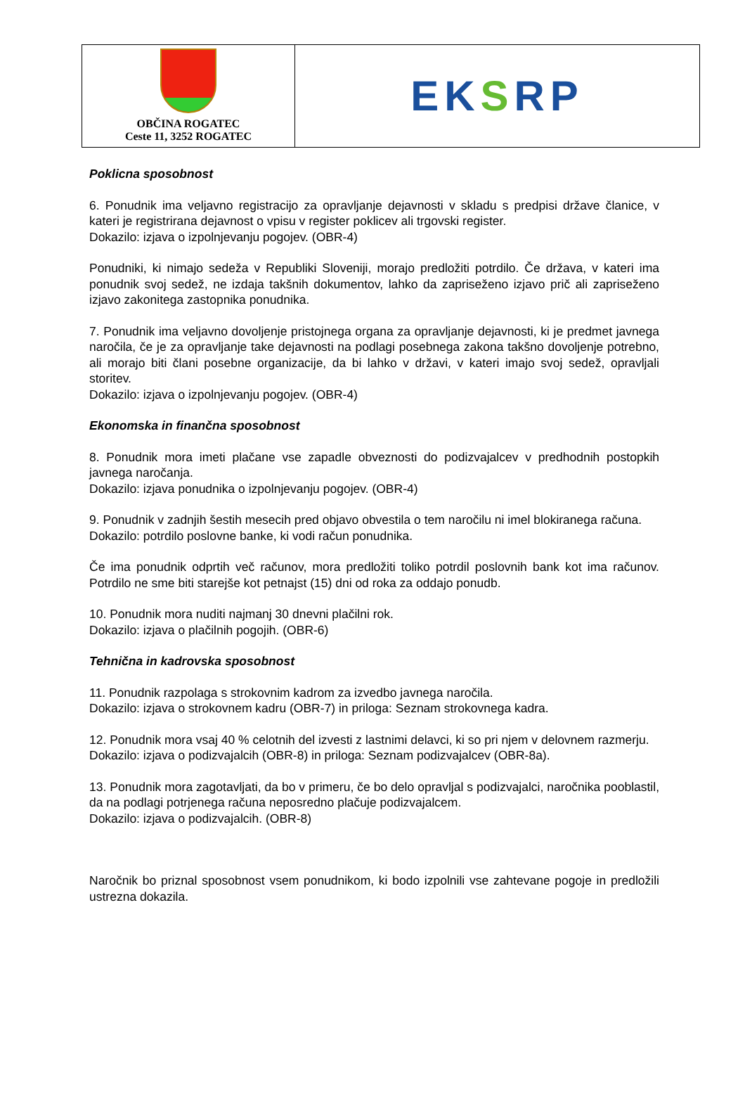| OBČINA ROGATEC Ceste 11, 3252 ROGATEC | EK S RP |
Poklicna sposobnost
6. Ponudnik ima veljavno registracijo za opravljanje dejavnosti v skladu s predpisi države članice, v kateri je registrirana dejavnost o vpisu v register poklicev ali trgovski register.
Dokazilo: izjava o izpolnjevanju pogojev. (OBR-4)
Ponudniki, ki nimajo sedeža v Republiki Sloveniji, morajo predložiti potrdilo. Če država, v kateri ima ponudnik svoj sedež, ne izdaja takšnih dokumentov, lahko da zapriseženo izjavo prič ali zapriseženo izjavo zakonitega zastopnika ponudnika.
7. Ponudnik ima veljavno dovoljenje pristojnega organa za opravljanje dejavnosti, ki je predmet javnega naročila, če je za opravljanje take dejavnosti na podlagi posebnega zakona takšno dovoljenje potrebno, ali morajo biti člani posebne organizacije, da bi lahko v državi, v kateri imajo svoj sedež, opravljali storitev.
Dokazilo: izjava o izpolnjevanju pogojev. (OBR-4)
Ekonomska in finančna sposobnost
8. Ponudnik mora imeti plačane vse zapadle obveznosti do podizvajalcev v predhodnih postopkih javnega naročanja.
Dokazilo: izjava ponudnika o izpolnjevanju pogojev. (OBR-4)
9. Ponudnik v zadnjih šestih mesecih pred objavo obvestila o tem naročilu ni imel blokiranega računa.
Dokazilo: potrdilo poslovne banke, ki vodi račun ponudnika.
Če ima ponudnik odprtih več računov, mora predložiti toliko potrdil poslovnih bank kot ima računov. Potrdilo ne sme biti starejše kot petnajst (15) dni od roka za oddajo ponudb.
10. Ponudnik mora nuditi najmanj 30 dnevni plačilni rok.
Dokazilo: izjava o plačilnih pogojih. (OBR-6)
Tehnična in kadrovska sposobnost
11. Ponudnik razpolaga s strokovnim kadrom za izvedbo javnega naročila.
Dokazilo: izjava o strokovnem kadru (OBR-7) in priloga: Seznam strokovnega kadra.
12. Ponudnik mora vsaj 40 % celotnih del izvesti z lastnimi delavci, ki so pri njem v delovnem razmerju.
Dokazilo: izjava o podizvajalcih (OBR-8) in priloga: Seznam podizvajalcev (OBR-8a).
13. Ponudnik mora zagotavljati, da bo v primeru, če bo delo opravljal s podizvajalci, naročnika pooblastil, da na podlagi potrjenega računa neposredno plačuje podizvajalcem.
Dokazilo: izjava o podizvajalcih. (OBR-8)
Naročnik bo priznal sposobnost vsem ponudnikom, ki bodo izpolnili vse zahtevane pogoje in predložili ustrezna dokazila.